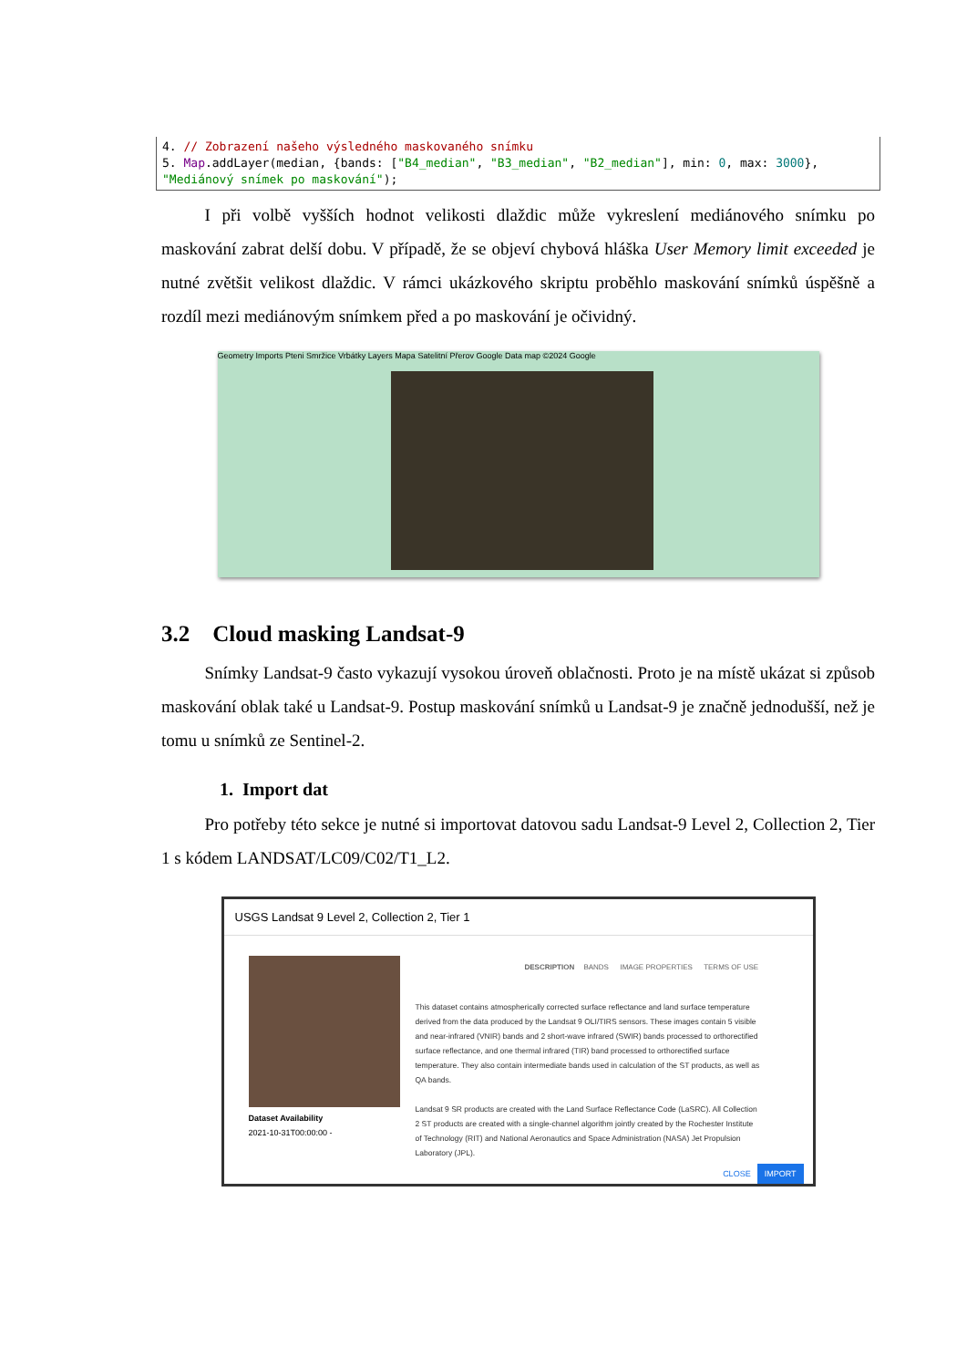4. // Zobrazení našeho výsledného maskovaného snímku
5. Map.addLayer(median, {bands: ["B4_median", "B3_median", "B2_median"], min: 0, max: 3000},
"Mediánový snímek po maskování");
   I při volbě vyšších hodnot velikosti dlaždic může vykreslení mediánového snímku po maskování zabrat delší dobu. V případě, že se objeví chybová hláška User Memory limit exceeded je nutné zvětšit velikost dlaždic. V rámci ukázkového skriptu proběhlo maskování snímků úspěšně a rozdíl mezi mediánovým snímkem před a po maskování je očividný.
Geometry Imports Pteni Smržice Vrbátky Layers Mapa Satelitní Přerov Google Data map ©2024 Google
3.2 Cloud masking Landsat-9
   Snímky Landsat-9 často vykazují vysokou úroveň oblačnosti. Proto je na místě ukázat si způsob maskování oblak také u Landsat-9. Postup maskování snímků u Landsat-9 je značně jednodušší, než je tomu u snímků ze Sentinel-2.
1. Import dat
   Pro potřeby této sekce je nutné si importovat datovou sadu Landsat-9 Level 2, Collection 2, Tier 1 s kódem LANDSAT/LC09/C02/T1_L2.
USGS Landsat 9 Level 2, Collection 2, Tier 1
DESCRIPTION  BANDS   IMAGE PROPERTIES   TERMS OF USE
This dataset contains atmospherically corrected surface reflectance and land surface temperature derived from the data produced by the Landsat 9 OLI/TIRS sensors. These images contain 5 visible and near-infrared (VNIR) bands and 2 short-wave infrared (SWIR) bands processed to orthorectified surface reflectance, and one thermal infrared (TIR) band processed to orthorectified surface temperature. They also contain intermediate bands used in calculation of the ST products, as well as QA bands.
Landsat 9 SR products are created with the Land Surface Reflectance Code (LaSRC). All Collection 2 ST products are created with a single-channel algorithm jointly created by the Rochester Institute of Technology (RIT) and National Aeronautics and Space Administration (NASA) Jet Propulsion Laboratory (JPL).
Dataset Availability
2021-10-31T00:00:00 -
CLOSE  IMPORT